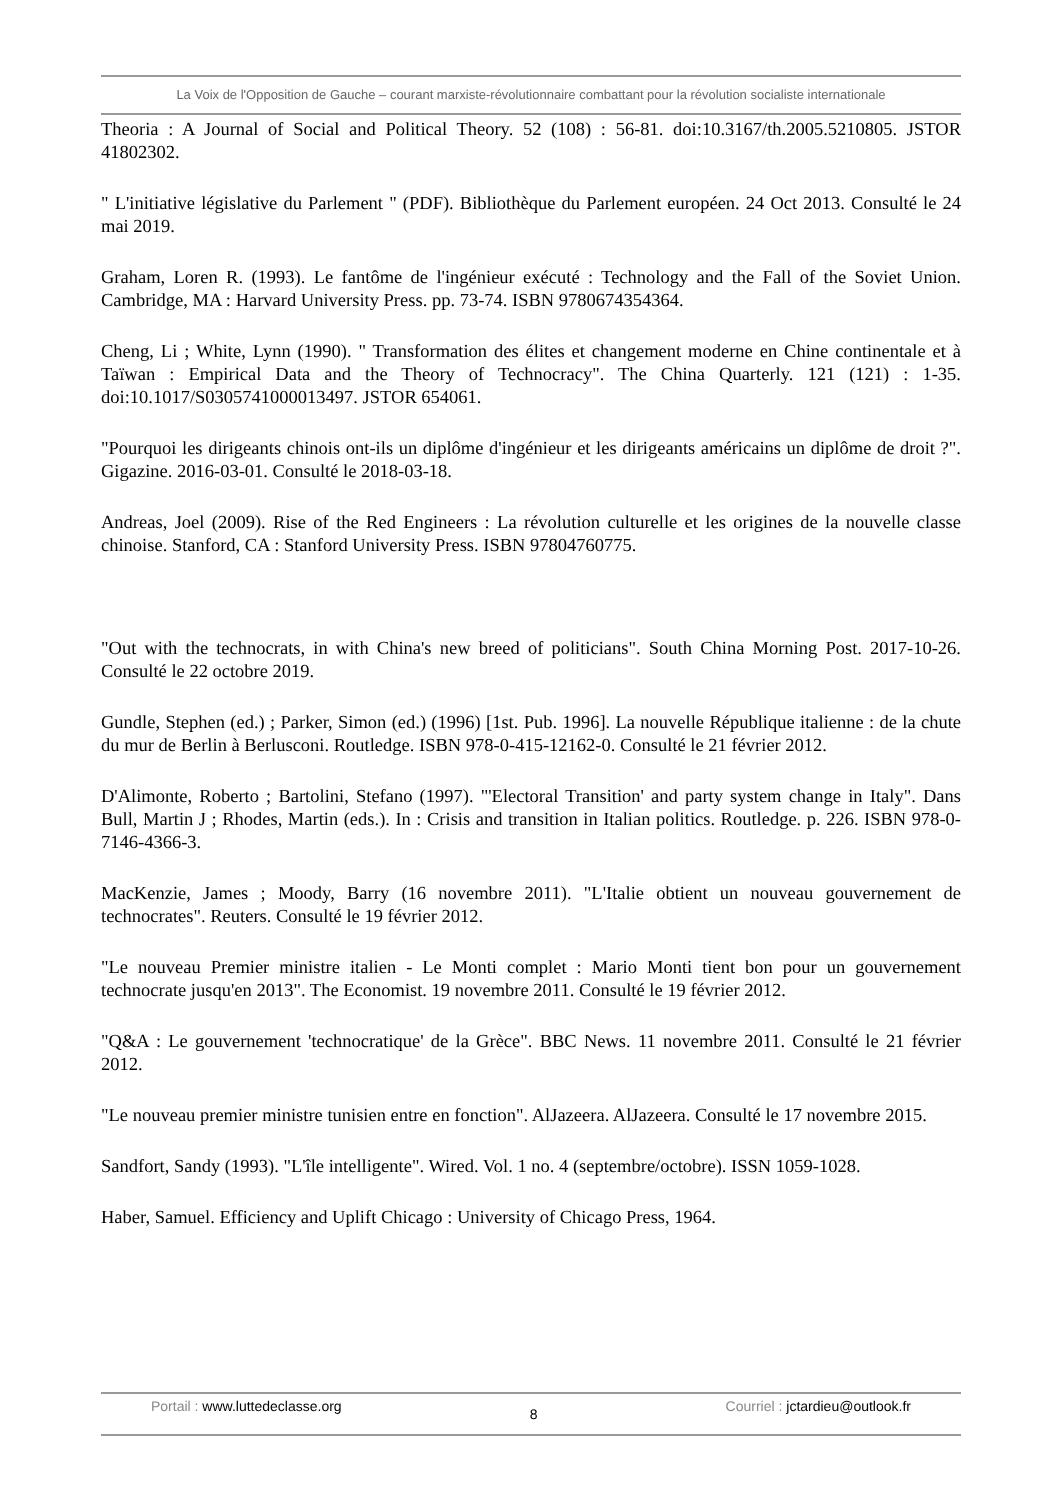La Voix de l'Opposition de Gauche – courant marxiste-révolutionnaire combattant pour la révolution socialiste internationale
Theoria : A Journal of Social and Political Theory. 52 (108) : 56-81. doi:10.3167/th.2005.5210805. JSTOR 41802302.
" L'initiative législative du Parlement " (PDF). Bibliothèque du Parlement européen. 24 Oct 2013. Consulté le 24 mai 2019.
Graham, Loren R. (1993). Le fantôme de l'ingénieur exécuté : Technology and the Fall of the Soviet Union. Cambridge, MA : Harvard University Press. pp. 73-74. ISBN 9780674354364.
Cheng, Li ; White, Lynn (1990). " Transformation des élites et changement moderne en Chine continentale et à Taïwan : Empirical Data and the Theory of Technocracy". The China Quarterly. 121 (121) : 1-35. doi:10.1017/S0305741000013497. JSTOR 654061.
"Pourquoi les dirigeants chinois ont-ils un diplôme d'ingénieur et les dirigeants américains un diplôme de droit ?". Gigazine. 2016-03-01. Consulté le 2018-03-18.
Andreas, Joel (2009). Rise of the Red Engineers : La révolution culturelle et les origines de la nouvelle classe chinoise. Stanford, CA : Stanford University Press. ISBN 97804760775.
"Out with the technocrats, in with China's new breed of politicians". South China Morning Post. 2017-10-26. Consulté le 22 octobre 2019.
Gundle, Stephen (ed.) ; Parker, Simon (ed.) (1996) [1st. Pub. 1996]. La nouvelle République italienne : de la chute du mur de Berlin à Berlusconi. Routledge. ISBN 978-0-415-12162-0. Consulté le 21 février 2012.
D'Alimonte, Roberto ; Bartolini, Stefano (1997). "'Electoral Transition' and party system change in Italy". Dans Bull, Martin J ; Rhodes, Martin (eds.). In : Crisis and transition in Italian politics. Routledge. p. 226. ISBN 978-0-7146-4366-3.
MacKenzie, James ; Moody, Barry (16 novembre 2011). "L'Italie obtient un nouveau gouvernement de technocrates". Reuters. Consulté le 19 février 2012.
"Le nouveau Premier ministre italien - Le Monti complet : Mario Monti tient bon pour un gouvernement technocrate jusqu'en 2013". The Economist. 19 novembre 2011. Consulté le 19 février 2012.
"Q&A : Le gouvernement 'technocratique' de la Grèce". BBC News. 11 novembre 2011. Consulté le 21 février 2012.
"Le nouveau premier ministre tunisien entre en fonction". AlJazeera. AlJazeera. Consulté le 17 novembre 2015.
Sandfort, Sandy (1993). "L'île intelligente". Wired. Vol. 1 no. 4 (septembre/octobre). ISSN 1059-1028.
Haber, Samuel. Efficiency and Uplift Chicago : University of Chicago Press, 1964.
Portail : www.luttedeclasse.org 8 Courriel : jctardieu@outlook.fr